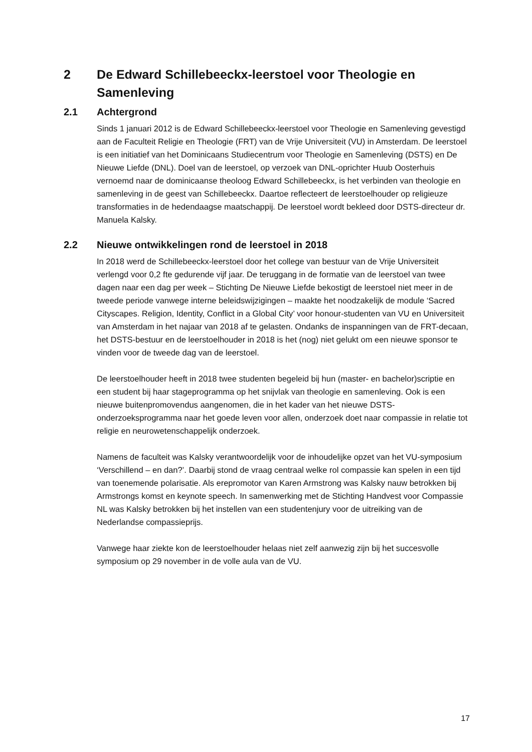2 De Edward Schillebeeckx-leerstoel voor Theologie en Samenleving
2.1 Achtergrond
Sinds 1 januari 2012 is de Edward Schillebeeckx-leerstoel voor Theologie en Samenleving gevestigd aan de Faculteit Religie en Theologie (FRT) van de Vrije Universiteit (VU) in Amsterdam. De leerstoel is een initiatief van het Dominicaans Studiecentrum voor Theologie en Samenleving (DSTS) en De Nieuwe Liefde (DNL). Doel van de leerstoel, op verzoek van DNL-oprichter Huub Oosterhuis vernoemd naar de dominicaanse theoloog Edward Schillebeeckx, is het verbinden van theologie en samenleving in de geest van Schillebeeckx. Daartoe reflecteert de leerstoelhouder op religieuze transformaties in de hedendaagse maatschappij. De leerstoel wordt bekleed door DSTS-directeur dr. Manuela Kalsky.
2.2 Nieuwe ontwikkelingen rond de leerstoel in 2018
In 2018 werd de Schillebeeckx-leerstoel door het college van bestuur van de Vrije Universiteit verlengd voor 0,2 fte gedurende vijf jaar. De teruggang in de formatie van de leerstoel van twee dagen naar een dag per week – Stichting De Nieuwe Liefde bekostigt de leerstoel niet meer in de tweede periode vanwege interne beleidswijzigingen – maakte het noodzakelijk de module ‘Sacred Cityscapes. Religion, Identity, Conflict in a Global City’ voor honour-studenten van VU en Universiteit van Amsterdam in het najaar van 2018 af te gelasten. Ondanks de inspanningen van de FRT-decaan, het DSTS-bestuur en de leerstoelhouder in 2018 is het (nog) niet gelukt om een nieuwe sponsor te vinden voor de tweede dag van de leerstoel.
De leerstoelhouder heeft in 2018 twee studenten begeleid bij hun (master- en bachelor)scriptie en een student bij haar stageprogramma op het snijvlak van theologie en samenleving. Ook is een nieuwe buitenpromovendus aangenomen, die in het kader van het nieuwe DSTS-onderzoeksprogramma naar het goede leven voor allen, onderzoek doet naar compassie in relatie tot religie en neurowetenschappelijk onderzoek.
Namens de faculteit was Kalsky verantwoordelijk voor de inhoudelijke opzet van het VU-symposium ‘Verschillend – en dan?’. Daarbij stond de vraag centraal welke rol compassie kan spelen in een tijd van toenemende polarisatie. Als erepromotor van Karen Armstrong was Kalsky nauw betrokken bij Armstrongs komst en keynote speech. In samenwerking met de Stichting Handvest voor Compassie NL was Kalsky betrokken bij het instellen van een studentenjury voor de uitreiking van de Nederlandse compassieprijs.
Vanwege haar ziekte kon de leerstoelhouder helaas niet zelf aanwezig zijn bij het succesvolle symposium op 29 november in de volle aula van de VU.
17